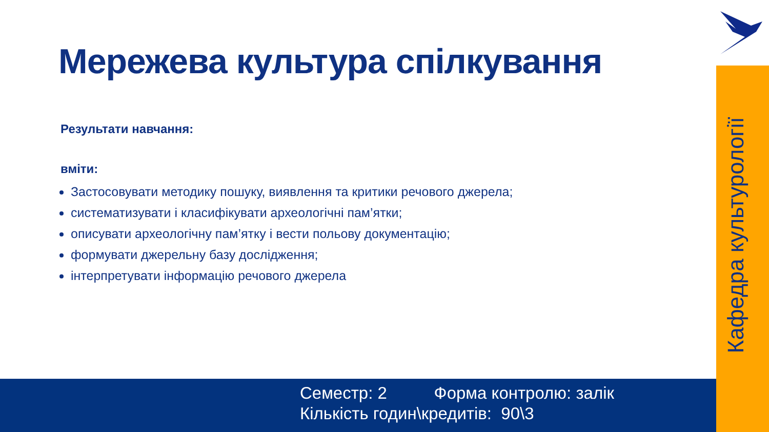Мережева культура спілкування
Результати навчання:
вміти:
Застосовувати методику пошуку, виявлення та критики речового джерела;
систематизувати і класифікувати археологічні пам’ятки;
описувати археологічну пам’ятку і вести польову документацію;
формувати джерельну базу дослідження;
інтерпретувати інформацію речового джерела
Семестр: 2 Форма контролю: залік
Кількість годин\кредитів: 90\3
Кафедра культурології